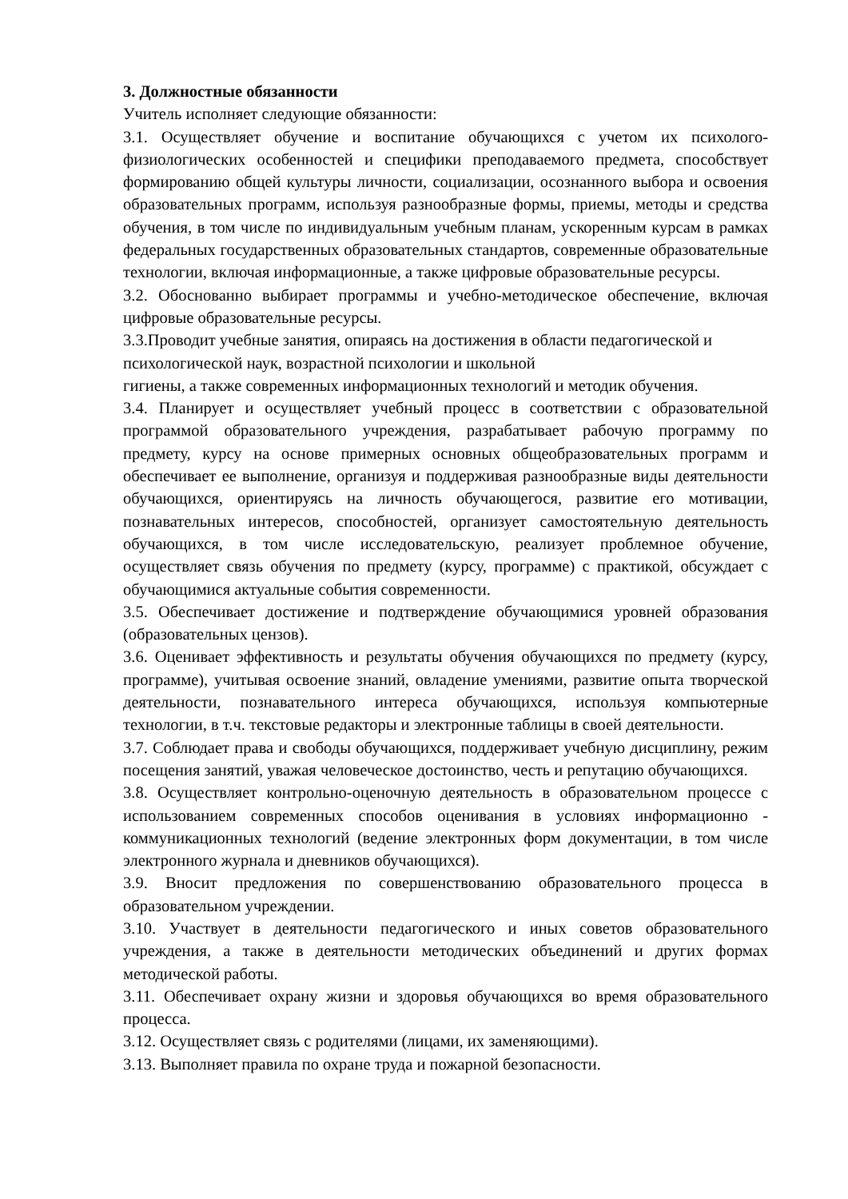3. Должностные обязанности
Учитель исполняет следующие обязанности:
3.1. Осуществляет обучение и воспитание обучающихся с учетом их психолого-физиологических особенностей и специфики преподаваемого предмета, способствует формированию общей культуры личности, социализации, осознанного выбора и освоения образовательных программ, используя разнообразные формы, приемы, методы и средства обучения, в том числе по индивидуальным учебным планам, ускоренным курсам в рамках федеральных государственных образовательных стандартов, современные образовательные технологии, включая информационные, а также цифровые образовательные ресурсы.
3.2. Обоснованно выбирает программы и учебно-методическое обеспечение, включая цифровые образовательные ресурсы.
3.3.Проводит учебные занятия, опираясь на достижения в области педагогической и психологической наук, возрастной психологии и школьной
гигиены, а также современных информационных технологий и методик обучения.
3.4. Планирует и осуществляет учебный процесс в соответствии с образовательной программой образовательного учреждения, разрабатывает рабочую программу по предмету, курсу на основе примерных основных общеобразовательных программ и обеспечивает ее выполнение, организуя и поддерживая разнообразные виды деятельности обучающихся, ориентируясь на личность обучающегося, развитие его мотивации, познавательных интересов, способностей, организует самостоятельную деятельность обучающихся, в том числе исследовательскую, реализует проблемное обучение, осуществляет связь обучения по предмету (курсу, программе) с практикой, обсуждает с обучающимися актуальные события современности.
3.5. Обеспечивает достижение и подтверждение обучающимися уровней образования (образовательных цензов).
3.6. Оценивает эффективность и результаты обучения обучающихся по предмету (курсу, программе), учитывая освоение знаний, овладение умениями, развитие опыта творческой деятельности, познавательного интереса обучающихся, используя компьютерные технологии, в т.ч. текстовые редакторы и электронные таблицы в своей деятельности.
3.7. Соблюдает права и свободы обучающихся, поддерживает учебную дисциплину, режим посещения занятий, уважая человеческое достоинство, честь и репутацию обучающихся.
3.8. Осуществляет контрольно-оценочную деятельность в образовательном процессе с использованием современных способов оценивания в условиях информационно - коммуникационных технологий (ведение электронных форм документации, в том числе электронного журнала и дневников обучающихся).
3.9. Вносит предложения по совершенствованию образовательного процесса в образовательном учреждении.
3.10. Участвует в деятельности педагогического и иных советов образовательного учреждения, а также в деятельности методических объединений и других формах методической работы.
3.11. Обеспечивает охрану жизни и здоровья обучающихся во время образовательного процесса.
3.12. Осуществляет связь с родителями (лицами, их заменяющими).
3.13. Выполняет правила по охране труда и пожарной безопасности.